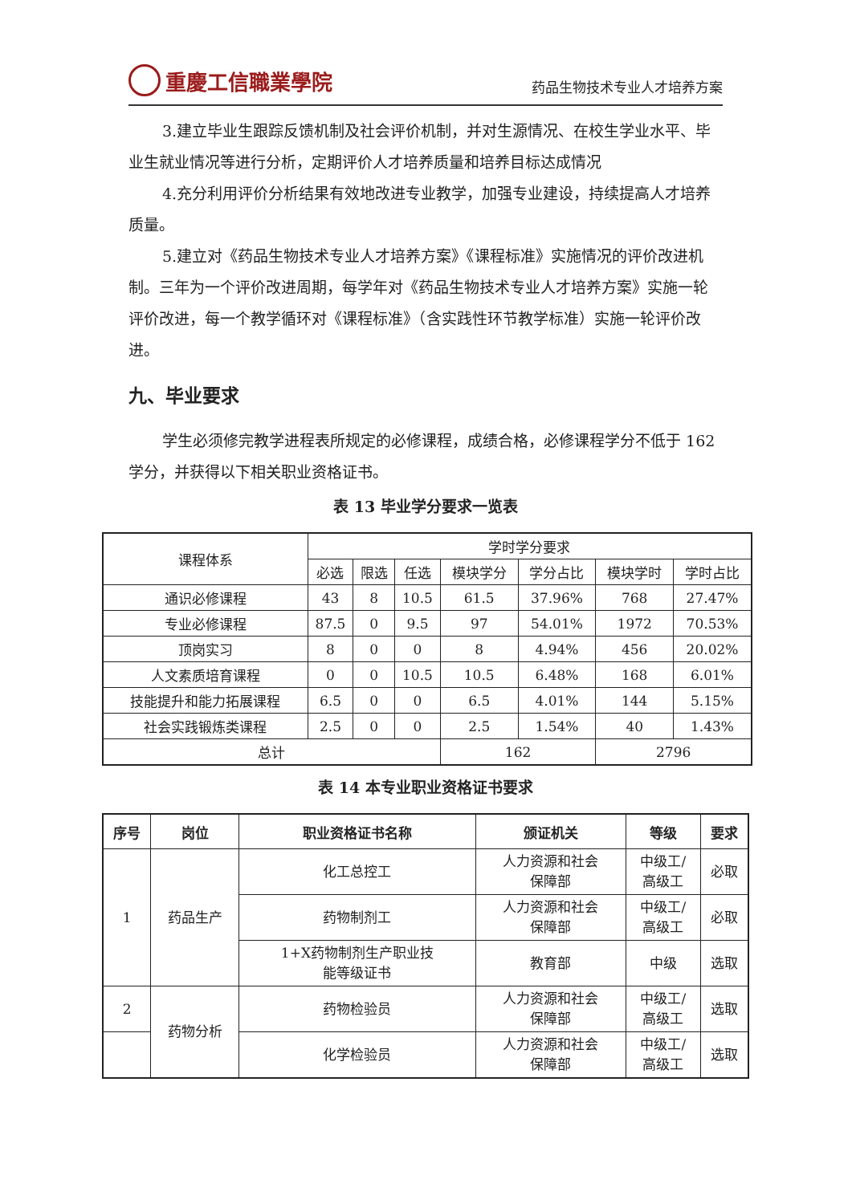重慶工信職業學院
药品生物技术专业人才培养方案
3.建立毕业生跟踪反馈机制及社会评价机制，并对生源情况、在校生学业水平、毕业生就业情况等进行分析，定期评价人才培养质量和培养目标达成情况
4.充分利用评价分析结果有效地改进专业教学，加强专业建设，持续提高人才培养质量。
5.建立对《药品生物技术专业人才培养方案》《课程标准》实施情况的评价改进机制。三年为一个评价改进周期，每学年对《药品生物技术专业人才培养方案》实施一轮评价改进，每一个教学循环对《课程标准》（含实践性环节教学标准）实施一轮评价改进。
九、毕业要求
学生必须修完教学进程表所规定的必修课程，成绩合格，必修课程学分不低于 162 学分，并获得以下相关职业资格证书。
表 13 毕业学分要求一览表
| 课程体系 | 学时学分要求 | | | | | | |
| | 必选 | 限选 | 任选 | 模块学分 | 学分占比 | 模块学时 | 学时占比 |
| 通识必修课程 | 43 | 8 | 10.5 | 61.5 | 37.96% | 768 | 27.47% |
| 专业必修课程 | 87.5 | 0 | 9.5 | 97 | 54.01% | 1972 | 70.53% |
| 顶岗实习 | 8 | 0 | 0 | 8 | 4.94% | 456 | 20.02% |
| 人文素质培育课程 | 0 | 0 | 10.5 | 10.5 | 6.48% | 168 | 6.01% |
| 技能提升和能力拓展课程 | 6.5 | 0 | 0 | 6.5 | 4.01% | 144 | 5.15% |
| 社会实践锻炼类课程 | 2.5 | 0 | 0 | 2.5 | 1.54% | 40 | 1.43% |
| 总计 | | | | 162 | | 2796 | |
表 14 本专业职业资格证书要求
| 序号 | 岗位 | 职业资格证书名称 | 颁证机关 | 等级 | 要求 |
| --- | --- | --- | --- | --- | --- |
| 1 | 药品生产 | 化工总控工 | 人力资源和社会 保障部 | 中级工/ 高级工 | 必取 |
| | | 药物制剂工 | 人力资源和社会 保障部 | 中级工/ 高级工 | 必取 |
| | | 1+X药物制剂生产职业技 能等级证书 | 教育部 | 中级 | 选取 |
| 2 | 药物分析 | 药物检验员 | 人力资源和社会 保障部 | 中级工/ 高级工 | 选取 |
| | | 化学检验员 | 人力资源和社会 保障部 | 中级工/ 高级工 | 选取 |